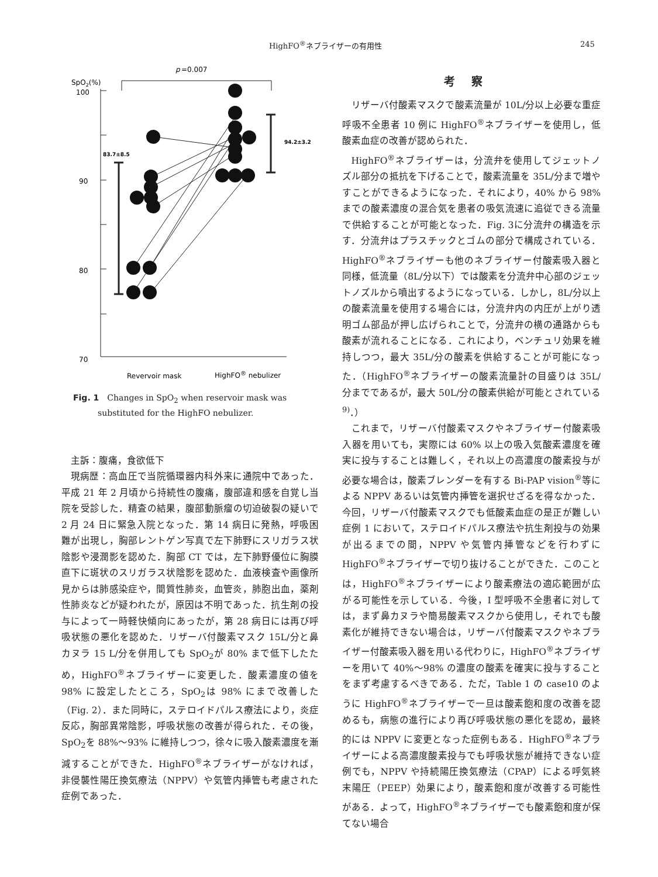HighFO<sup>®</sup>ネブライザーの有用性 245
p
=0.007
SpO2(%)
100
90
80
70
83.7±8.5
94.2±3.2
Revervoir mask
HighFO® nebulizer
Fig. 1　Changes in SpO<sub>2</sub> when reservoir mask was substituted for the HighFO nebulizer.
主訴：腹痛，食欲低下
現病歴：高血圧で当院循環器内科外来に通院中であった．平成 21 年 2 月頃から持続性の腹痛，腹部違和感を自覚し当院を受診した．精査の結果，腹部動脈瘤の切迫破裂の疑いで 2 月 24 日に緊急入院となった．第 14 病日に発熱，呼吸困難が出現し，胸部レントゲン写真で左下肺野にスリガラス状陰影や浸潤影を認めた．胸部 CT では，左下肺野優位に胸膜直下に斑状のスリガラス状陰影を認めた．血液検査や画像所見からは肺感染症や，間質性肺炎，血管炎，肺胞出血，薬剤性肺炎などが疑われたが，原因は不明であった．抗生剤の投与によって一時軽快傾向にあったが，第 28 病日には再び呼吸状態の悪化を認めた．リザーバ付酸素マスク 15L/分と鼻カヌラ 15 L/分を併用しても SpO<sub>2</sub>が 80% まで低下したため，HighFO<sup>®</sup>ネブライザーに変更した．酸素濃度の値を 98% に設定したところ，SpO<sub>2</sub>は 98% にまで改善した（Fig. 2）．また同時に，ステロイドパルス療法により，炎症反応，胸部異常陰影，呼吸状態の改善が得られた．その後，SpO<sub>2</sub>を 88%～93% に維持しつつ，徐々に吸入酸素濃度を漸減することができた．HighFO<sup>®</sup>ネブライザーがなければ，非侵襲性陽圧換気療法（NPPV）や気管内挿管も考慮された症例であった．
考察
リザーバ付酸素マスクで酸素流量が 10L/分以上必要な重症呼吸不全患者 10 例に HighFO<sup>®</sup>ネブライザーを使用し，低酸素血症の改善が認められた．
HighFO<sup>®</sup>ネブライザーは，分流弁を使用してジェットノズル部分の抵抗を下げることで，酸素流量を 35L/分まで増やすことができるようになった．それにより，40% から 98% までの酸素濃度の混合気を患者の吸気流速に追従できる流量で供給することが可能となった．Fig. 3に分流弁の構造を示す．分流弁はプラスチックとゴムの部分で構成されている．HighFO<sup>®</sup>ネブライザーも他のネブライザー付酸素吸入器と同様，低流量（8L/分以下）では酸素を分流弁中心部のジェットノズルから噴出するようになっている．しかし，8L/分以上の酸素流量を使用する場合には，分流弁内の内圧が上がり透明ゴム部品が押し広げられことで，分流弁の横の通路からも酸素が流れることになる．これにより，ベンチュリ効果を維持しつつ，最大 35L/分の酸素を供給することが可能になった．（HighFO<sup>®</sup>ネブライザーの酸素流量計の目盛りは 35L/分までであるが，最大 50L/分の酸素供給が可能とされている<sup>9)</sup>．）
これまで，リザーバ付酸素マスクやネブライザー付酸素吸入器を用いても，実際には 60% 以上の吸入気酸素濃度を確実に投与することは難しく，それ以上の高濃度の酸素投与が必要な場合は，酸素ブレンダーを有する Bi-PAP vision<sup>®</sup>等による NPPV あるいは気管内挿管を選択せざるを得なかった．今回，リザーバ付酸素マスクでも低酸素血症の是正が難しい症例 1 において，ステロイドパルス療法や抗生剤投与の効果が出るまでの間，NPPV や気管内挿管などを行わずに HighFO<sup>®</sup>ネブライザーで切り抜けることができた．このことは，HighFO<sup>®</sup>ネブライザーにより酸素療法の適応範囲が広がる可能性を示している．今後，I 型呼吸不全患者に対しては，まず鼻カヌラや簡易酸素マスクから使用し，それでも酸素化が維持できない場合は，リザーバ付酸素マスクやネブライザー付酸素吸入器を用いる代わりに，HighFO<sup>®</sup>ネブライザーを用いて 40%～98% の濃度の酸素を確実に投与することをまず考慮するべきである．ただ，Table 1 の case10 のように HighFO<sup>®</sup>ネブライザーで一旦は酸素飽和度の改善を認めるも，病態の進行により再び呼吸状態の悪化を認め，最終的には NPPV に変更となった症例もある．HighFO<sup>®</sup>ネブライザーによる高濃度酸素投与でも呼吸状態が維持できない症例でも，NPPV や持続陽圧換気療法（CPAP）による呼気終末陽圧（PEEP）効果により，酸素飽和度が改善する可能性がある．よって，HighFO<sup>®</sup>ネブライザーでも酸素飽和度が保てない場合